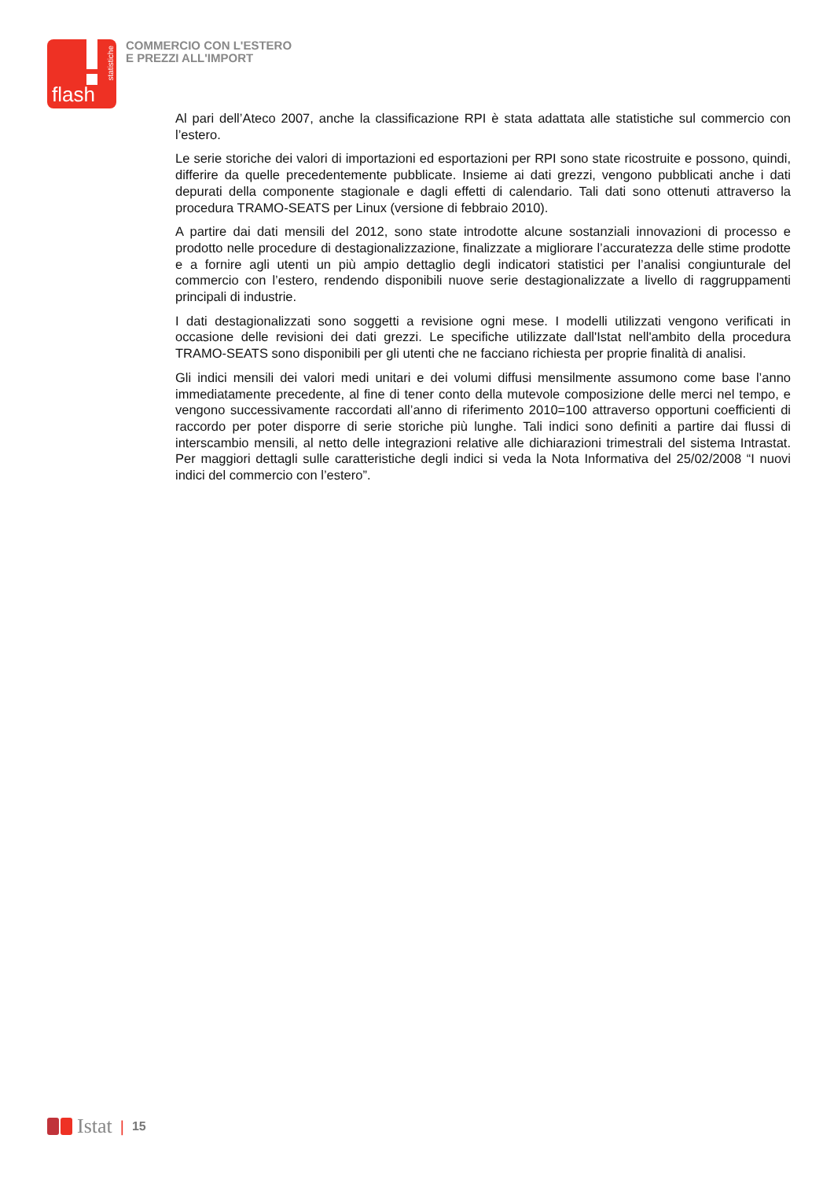statistiche
flash
COMMERCIO CON L'ESTERO
E PREZZI ALL'IMPORT
Al pari dell’Ateco 2007, anche la classificazione RPI è stata adattata alle statistiche sul commercio con l’estero.
Le serie storiche dei valori di importazioni ed esportazioni per RPI sono state ricostruite e possono, quindi, differire da quelle precedentemente pubblicate. Insieme ai dati grezzi, vengono pubblicati anche i dati depurati della componente stagionale e dagli effetti di calendario. Tali dati sono ottenuti attraverso la procedura TRAMO-SEATS per Linux (versione di febbraio 2010).
A partire dai dati mensili del 2012, sono state introdotte alcune sostanziali innovazioni di processo e prodotto nelle procedure di destagionalizzazione, finalizzate a migliorare l’accuratezza delle stime prodotte e a fornire agli utenti un più ampio dettaglio degli indicatori statistici per l’analisi congiunturale del commercio con l’estero, rendendo disponibili nuove serie destagionalizzate a livello di raggruppamenti principali di industrie.
I dati destagionalizzati sono soggetti a revisione ogni mese. I modelli utilizzati vengono verificati in occasione delle revisioni dei dati grezzi. Le specifiche utilizzate dall'Istat nell'ambito della procedura TRAMO-SEATS sono disponibili per gli utenti che ne facciano richiesta per proprie finalità di analisi.
Gli indici mensili dei valori medi unitari e dei volumi diffusi mensilmente assumono come base l’anno immediatamente precedente, al fine di tener conto della mutevole composizione delle merci nel tempo, e vengono successivamente raccordati all’anno di riferimento 2010=100 attraverso opportuni coefficienti di raccordo per poter disporre di serie storiche più lunghe. Tali indici sono definiti a partire dai flussi di interscambio mensili, al netto delle integrazioni relative alle dichiarazioni trimestrali del sistema Intrastat. Per maggiori dettagli sulle caratteristiche degli indici si veda la Nota Informativa del 25/02/2008 “I nuovi indici del commercio con l’estero”.
Istat | 15